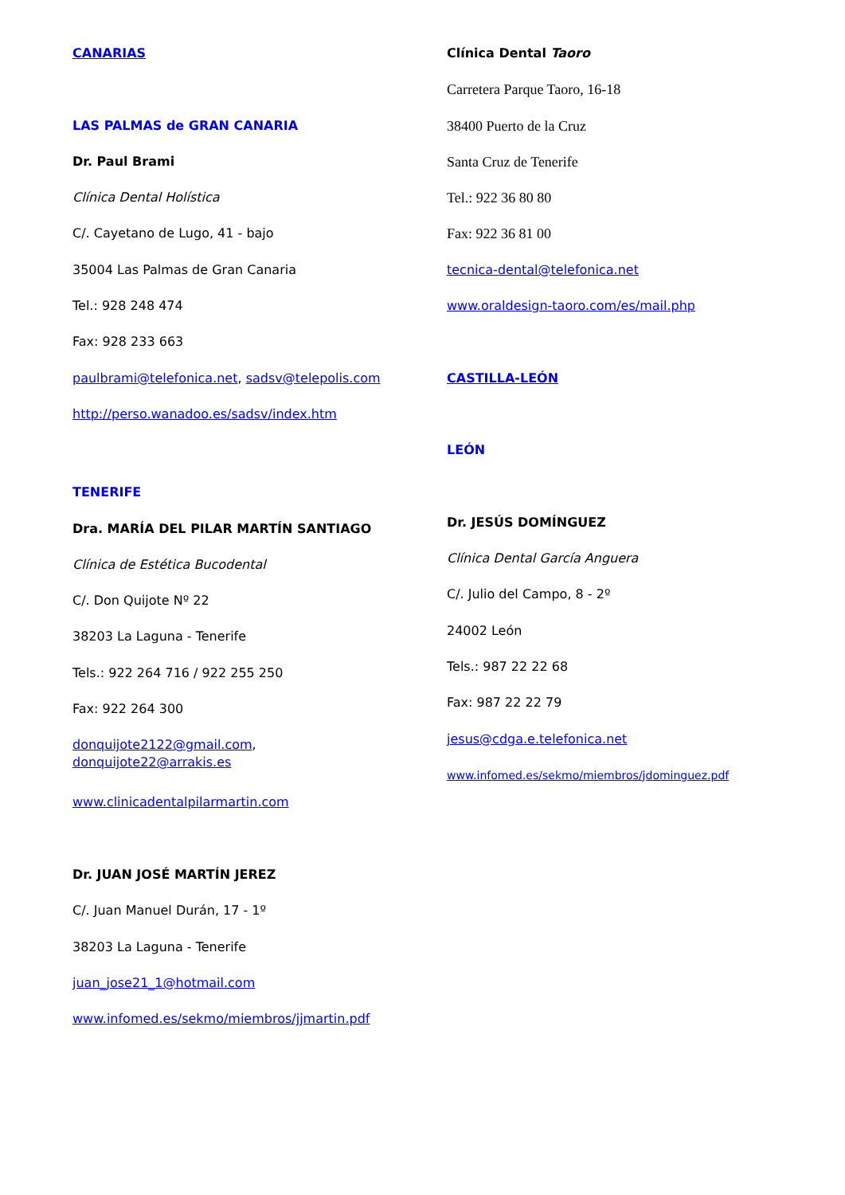CANARIAS
LAS PALMAS de GRAN CANARIA
Dr. Paul Brami
Clínica Dental Holística
C/. Cayetano de Lugo, 41 - bajo
35004 Las Palmas de Gran Canaria
Tel.: 928 248 474
Fax: 928 233 663
paulbrami@telefonica.net, sadsv@telepolis.com
http://perso.wanadoo.es/sadsv/index.htm
TENERIFE
Dra. MARÍA DEL PILAR MARTÍN SANTIAGO
Clínica de Estética Bucodental
C/. Don Quijote Nº 22
38203 La Laguna - Tenerife
Tels.: 922 264 716 / 922 255 250
Fax: 922 264 300
donquijote2122@gmail.com,
donquijote22@arrakis.es
www.clinicadentalpilarmartin.com
Dr. JUAN JOSÉ MARTÍN JEREZ
C/. Juan Manuel Durán, 17 - 1º
38203 La Laguna - Tenerife
juan_jose21_1@hotmail.com
www.infomed.es/sekmo/miembros/jjmartin.pdf
Clínica Dental Taoro
Carretera Parque Taoro, 16-18
38400 Puerto de la Cruz
Santa Cruz de Tenerife
Tel.: 922 36 80 80
Fax: 922 36 81 00
tecnica-dental@telefonica.net
www.oraldesign-taoro.com/es/mail.php
CASTILLA-LEÓN
LEÓN
Dr. JESÚS DOMÍNGUEZ
Clínica Dental García Anguera
C/. Julio del Campo, 8 - 2º
24002 León
Tels.: 987 22 22 68
Fax: 987 22 22 79
jesus@cdga.e.telefonica.net
www.infomed.es/sekmo/miembros/jdominguez.pdf